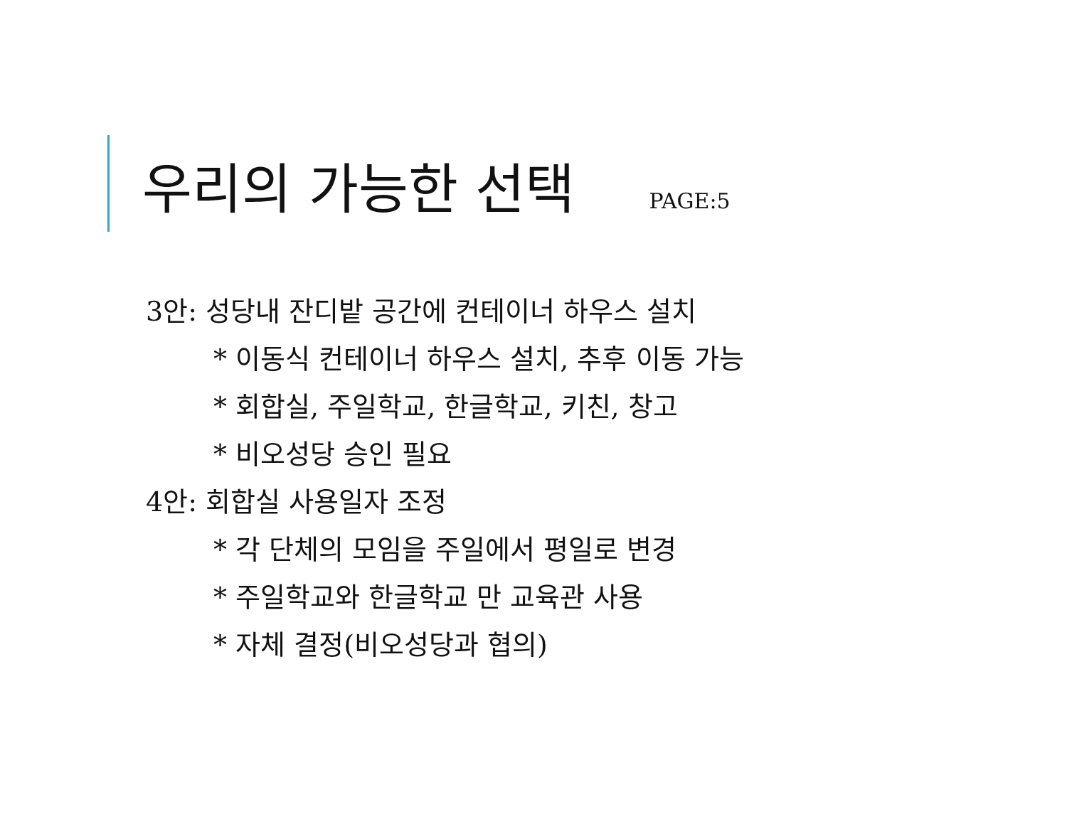우리의 가능한 선택 PAGE:5
3안: 성당내 잔디밭 공간에 컨테이너 하우스 설치
* 이동식 컨테이너 하우스 설치, 추후 이동 가능
* 회합실, 주일학교, 한글학교, 키친, 창고
* 비오성당 승인 필요
4안: 회합실 사용일자 조정
* 각 단체의 모임을 주일에서 평일로 변경
* 주일학교와 한글학교 만 교육관 사용
* 자체 결정(비오성당과 협의)